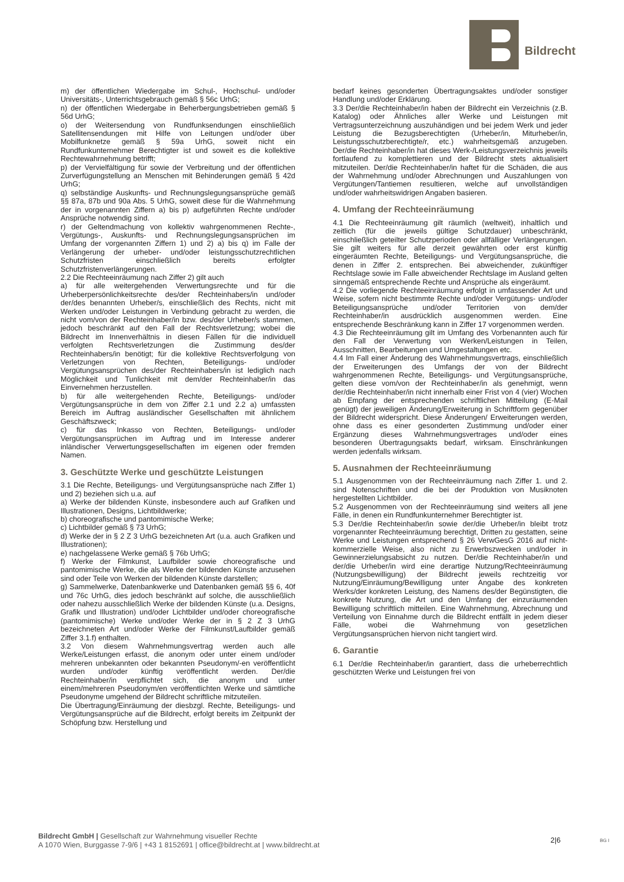Bildrecht
m) der öffentlichen Wiedergabe im Schul-, Hochschul- und/oder Universitäts-, Unterrichtsgebrauch gemäß § 56c UrhG;
n) der öffentlichen Wiedergabe in Beherbergungsbetrieben gemäß § 56d UrhG;
o) der Weitersendung von Rundfunksendungen einschließlich Satellitensendungen mit Hilfe von Leitungen und/oder über Mobilfunknetze gemäß § 59a UrhG, soweit nicht ein Rundfunkunternehmer Berechtigter ist und soweit es die kollektive Rechtewahrnehmung betrifft;
p) der Vervielfältigung für sowie der Verbreitung und der öffentlichen Zurverfügungstellung an Menschen mit Behinderungen gemäß § 42d UrhG;
q) selbständige Auskunfts- und Rechnungslegungsansprüche gemäß §§ 87a, 87b und 90a Abs. 5 UrhG, soweit diese für die Wahrnehmung der in vorgenannten Ziffern a) bis p) aufgeführten Rechte und/oder Ansprüche notwendig sind.
r) der Geltendmachung von kollektiv wahrgenommenen Rechte-, Vergütungs-, Auskunfts- und Rechnungslegungsansprüchen im Umfang der vorgenannten Ziffern 1) und 2) a) bis q) im Falle der Verlängerung der urheber- und/oder leistungsschutzrechtlichen Schutzfristen einschließlich bereits erfolgter Schutzfristenverlängerungen.
2.2 Die Rechteeinräumung nach Ziffer 2) gilt auch
a) für alle weitergehenden Verwertungsrechte und für die Urheberpersönlichkeitsrechte des/der Rechteinhabers/in und/oder der/des benannten Urheber/s, einschließlich des Rechts, nicht mit Werken und/oder Leistungen in Verbindung gebracht zu werden, die nicht vom/von der Rechteinhaber/in bzw. des/der Urheber/s stammen, jedoch beschränkt auf den Fall der Rechtsverletzung; wobei die Bildrecht im Innenverhältnis in diesen Fällen für die individuell verfolgten Rechtsverletzungen die Zustimmung des/der Rechteinhabers/in benötigt; für die kollektive Rechtsverfolgung von Verletzungen von Rechten, Beteiligungs- und/oder Vergütungsansprüchen des/der Rechteinhabers/in ist lediglich nach Möglichkeit und Tunlichkeit mit dem/der Rechteinhaber/in das Einvernehmen herzustellen.
b) für alle weitergehenden Rechte, Beteiligungs- und/oder Vergütungsansprüche in dem von Ziffer 2.1 und 2.2 a) umfassten Bereich im Auftrag ausländischer Gesellschaften mit ähnlichem Geschäftszweck;
c) für das Inkasso von Rechten, Beteiligungs- und/oder Vergütungsansprüchen im Auftrag und im Interesse anderer inländischer Verwertungsgesellschaften im eigenen oder fremden Namen.
3. Geschützte Werke und geschützte Leistungen
3.1 Die Rechte, Beteiligungs- und Vergütungsansprüche nach Ziffer 1) und 2) beziehen sich u.a. auf
a) Werke der bildenden Künste, insbesondere auch auf Grafiken und Illustrationen, Designs, Lichtbildwerke;
b) choreografische und pantomimische Werke;
c) Lichtbilder gemäß § 73 UrhG;
d) Werke der in § 2 Z 3 UrhG bezeichneten Art (u.a. auch Grafiken und Illustrationen);
e) nachgelassene Werke gemäß § 76b UrhG;
f) Werke der Filmkunst, Laufbilder sowie choreografische und pantomimische Werke, die als Werke der bildenden Künste anzusehen sind oder Teile von Werken der bildenden Künste darstellen;
g) Sammelwerke, Datenbankwerke und Datenbanken gemäß §§ 6, 40f und 76c UrhG, dies jedoch beschränkt auf solche, die ausschließlich oder nahezu ausschließlich Werke der bildenden Künste (u.a. Designs, Grafik und Illustration) und/oder Lichtbilder und/oder choreografische (pantomimische) Werke und/oder Werke der in § 2 Z 3 UrhG bezeichneten Art und/oder Werke der Filmkunst/Laufbilder gemäß Ziffer 3.1.f) enthalten.
3.2 Von diesem Wahrnehmungsvertrag werden auch alle Werke/Leistungen erfasst, die anonym oder unter einem und/oder mehreren unbekannten oder bekannten Pseudonym/-en veröffentlicht wurden und/oder künftig veröffentlicht werden. Der/die Rechteinhaber/in verpflichtet sich, die anonym und unter einem/mehreren Pseudonym/en veröffentlichten Werke und sämtliche Pseudonyme umgehend der Bildrecht schriftliche mitzuteilen.
Die Übertragung/Einräumung der diesbzgl. Rechte, Beteiligungs- und Vergütungsansprüche auf die Bildrecht, erfolgt bereits im Zeitpunkt der Schöpfung bzw. Herstellung und
bedarf keines gesonderten Übertragungsaktes und/oder sonstiger Handlung und/oder Erklärung.
3.3 Der/die Rechteinhaber/in haben der Bildrecht ein Verzeichnis (z.B. Katalog) oder Ähnliches aller Werke und Leistungen mit Vertragsunterzeichnung auszuhändigen und bei jedem Werk und jeder Leistung die Bezugsberechtigten (Urheber/in, Miturheber/in, Leistungsschutzberechtigte/r, etc.) wahrheitsgemäß anzugeben. Der/die Rechteinhaber/in hat dieses Werk-/Leistungsverzeichnis jeweils fortlaufend zu komplettieren und der Bildrecht stets aktualisiert mitzuteilen. Der/die Rechteinhaber/in haftet für die Schäden, die aus der Wahrnehmung und/oder Abrechnungen und Auszahlungen von Vergütungen/Tantiemen resultieren, welche auf unvollständigen und/oder wahrheitswidrigen Angaben basieren.
4. Umfang der Rechteeinräumung
4.1 Die Rechteeinräumung gilt räumlich (weltweit), inhaltlich und zeitlich (für die jeweils gültige Schutzdauer) unbeschränkt, einschließlich geteilter Schutzperioden oder allfälliger Verlängerungen. Sie gilt weiters für alle derzeit gewährten oder erst künftig eingeräumten Rechte, Beteiligungs- und Vergütungsansprüche, die denen in Ziffer 2. entsprechen. Bei abweichender, zukünftiger Rechtslage sowie im Falle abweichender Rechtslage im Ausland gelten sinngemäß entsprechende Rechte und Ansprüche als eingeräumt.
4.2 Die vorliegende Rechteeinräumung erfolgt in umfassender Art und Weise, sofern nicht bestimmte Rechte und/oder Vergütungs- und/oder Beteiligungsansprüche und/oder Territorien von dem/der Rechteinhaber/in ausdrücklich ausgenommen werden. Eine entsprechende Beschränkung kann in Ziffer 17 vorgenommen werden.
4.3 Die Rechteeinräumung gilt im Umfang des Vorbenannten auch für den Fall der Verwertung von Werken/Leistungen in Teilen, Ausschnitten, Bearbeitungen und Umgestaltungen etc.
4.4 Im Fall einer Änderung des Wahrnehmungsvertrags, einschließlich der Erweiterungen des Umfangs der von der Bildrecht wahrgenommenen Rechte, Beteiligungs- und Vergütungsansprüche, gelten diese vom/von der Rechteinhaber/in als genehmigt, wenn der/die Rechteinhaber/in nicht innerhalb einer Frist von 4 (vier) Wochen ab Empfang der entsprechenden schriftlichen Mitteilung (E-Mail genügt) der jeweiligen Änderung/Erweiterung in Schriftform gegenüber der Bildrecht widerspricht. Diese Änderungen/ Erweiterungen werden, ohne dass es einer gesonderten Zustimmung und/oder einer Ergänzung dieses Wahrnehmungsvertrages und/oder eines besonderen Übertragungsakts bedarf, wirksam. Einschränkungen werden jedenfalls wirksam.
5. Ausnahmen der Rechteeinräumung
5.1 Ausgenommen von der Rechteeinräumung nach Ziffer 1. und 2. sind Notenschriften und die bei der Produktion von Musiknoten hergestellten Lichtbilder.
5.2 Ausgenommen von der Rechteeinräumung sind weiters all jene Fälle, in denen ein Rundfunkunternehmer Berechtigter ist.
5.3 Der/die Rechteinhaber/in sowie der/die Urheber/in bleibt trotz vorgenannter Rechteeinräumung berechtigt, Dritten zu gestatten, seine Werke und Leistungen entsprechend § 26 VerwGesG 2016 auf nicht-kommerzielle Weise, also nicht zu Erwerbszwecken und/oder in Gewinnerzielungsabsicht zu nutzen. Der/die Rechteinhaber/in und der/die Urheber/in wird eine derartige Nutzung/Rechteeinräumung (Nutzungsbewilligung) der Bildrecht jeweils rechtzeitig vor Nutzung/Einräumung/Bewilligung unter Angabe des konkreten Werks/der konkreten Leistung, des Namens des/der Begünstigten, die konkrete Nutzung, die Art und den Umfang der einzuräumenden Bewilligung schriftlich mitteilen. Eine Wahrnehmung, Abrechnung und Verteilung von Einnahme durch die Bildrecht entfällt in jedem dieser Fälle, wobei die Wahrnehmung von gesetzlichen Vergütungsansprüchen hiervon nicht tangiert wird.
6. Garantie
6.1 Der/die Rechteinhaber/in garantiert, dass die urheberrechtlich geschützten Werke und Leistungen frei von
Bildrecht GmbH | Gesellschaft zur Wahrnehmung visueller Rechte
A 1070 Wien, Burggasse 7-9/6 | +43 1 8152691 | office@bildrecht.at | www.bildrecht.at
2|6 BG I